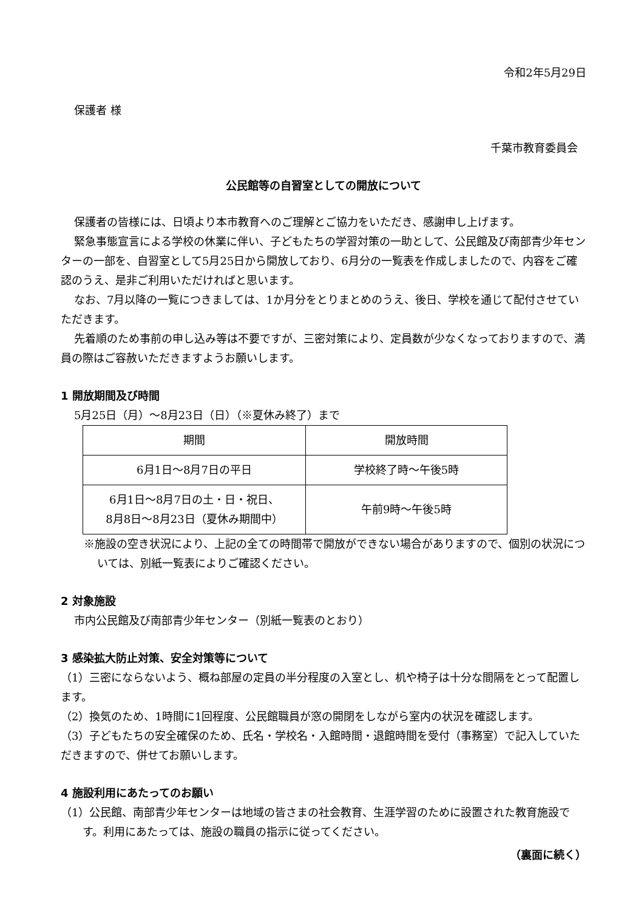令和2年5月29日
保護者 様
千葉市教育委員会
公民館等の自習室としての開放について
保護者の皆様には、日頃より本市教育へのご理解とご協力をいただき、感謝申し上げます。
緊急事態宣言による学校の休業に伴い、子どもたちの学習対策の一助として、公民館及び南部青少年センターの一部を、自習室として5月25日から開放しており、6月分の一覧表を作成しましたので、内容をご確認のうえ、是非ご利用いただければと思います。
なお、7月以降の一覧につきましては、1か月分をとりまとめのうえ、後日、学校を通じて配付させていただきます。
先着順のため事前の申し込み等は不要ですが、三密対策により、定員数が少なくなっておりますので、満員の際はご容赦いただきますようお願いします。
1 開放期間及び時間
5月25日（月）～8月23日（日）（※夏休み終了）まで
| 期間 | 開放時間 |
| --- | --- |
| 6月1日～8月7日の平日 | 学校終了時～午後5時 |
| 6月1日～8月7日の土・日・祝日、 8月8日～8月23日（夏休み期間中） | 午前9時～午後5時 |
※施設の空き状況により、上記の全ての時間帯で開放ができない場合がありますので、個別の状況については、別紙一覧表によりご確認ください。
2 対象施設
市内公民館及び南部青少年センター（別紙一覧表のとおり）
3 感染拡大防止対策、安全対策等について
（1）三密にならないよう、概ね部屋の定員の半分程度の入室とし、机や椅子は十分な間隔をとって配置します。
（2）換気のため、1時間に1回程度、公民館職員が窓の開閉をしながら室内の状況を確認します。
（3）子どもたちの安全確保のため、氏名・学校名・入館時間・退館時間を受付（事務室）で記入していただきますので、併せてお願いします。
4 施設利用にあたってのお願い
（1）公民館、南部青少年センターは地域の皆さまの社会教育、生涯学習のために設置された教育施設です。利用にあたっては、施設の職員の指示に従ってください。
（裏面に続く）